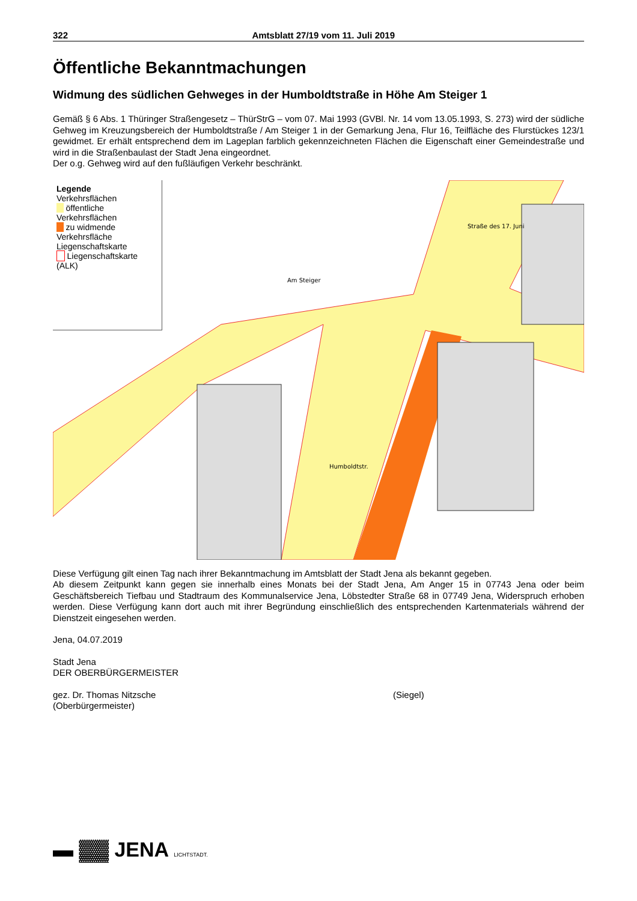322 Amtsblatt 27/19 vom 11. Juli 2019
Öffentliche Bekanntmachungen
Widmung des südlichen Gehweges in der Humboldtstraße in Höhe Am Steiger 1
Gemäß § 6 Abs. 1 Thüringer Straßengesetz – ThürStrG – vom 07. Mai 1993 (GVBl. Nr. 14 vom 13.05.1993, S. 273) wird der südliche Gehweg im Kreuzungsbereich der Humboldtstraße / Am Steiger 1 in der Gemarkung Jena, Flur 16, Teilfläche des Flurstückes 123/1 gewidmet. Er erhält entsprechend dem im Lageplan farblich gekennzeichneten Flächen die Eigenschaft einer Gemeindestraße und wird in die Straßenbaulast der Stadt Jena eingeordnet.
Der o.g. Gehweg wird auf den fußläufigen Verkehr beschränkt.
Am Steiger
Humboldtstr.
Straße des 17. Juni
Legende
Verkehrsflächen
öffentliche Verkehrsflächen
zu widmende Verkehrsfläche
Liegenschaftskarte
Liegenschaftskarte (ALK)
Diese Verfügung gilt einen Tag nach ihrer Bekanntmachung im Amtsblatt der Stadt Jena als bekannt gegeben.
Ab diesem Zeitpunkt kann gegen sie innerhalb eines Monats bei der Stadt Jena, Am Anger 15 in 07743 Jena oder beim Geschäftsbereich Tiefbau und Stadtraum des Kommunalservice Jena, Löbstedter Straße 68 in 07749 Jena, Widerspruch erhoben werden. Diese Verfügung kann dort auch mit ihrer Begründung einschließlich des entsprechenden Kartenmaterials während der Dienstzeit eingesehen werden.
Jena, 04.07.2019
Stadt Jena
DER OBERBÜRGERMEISTER
gez. Dr. Thomas Nitzsche
(Oberbürgermeister)
(Siegel)
▬ ▓▓ JENA LICHTSTADT.